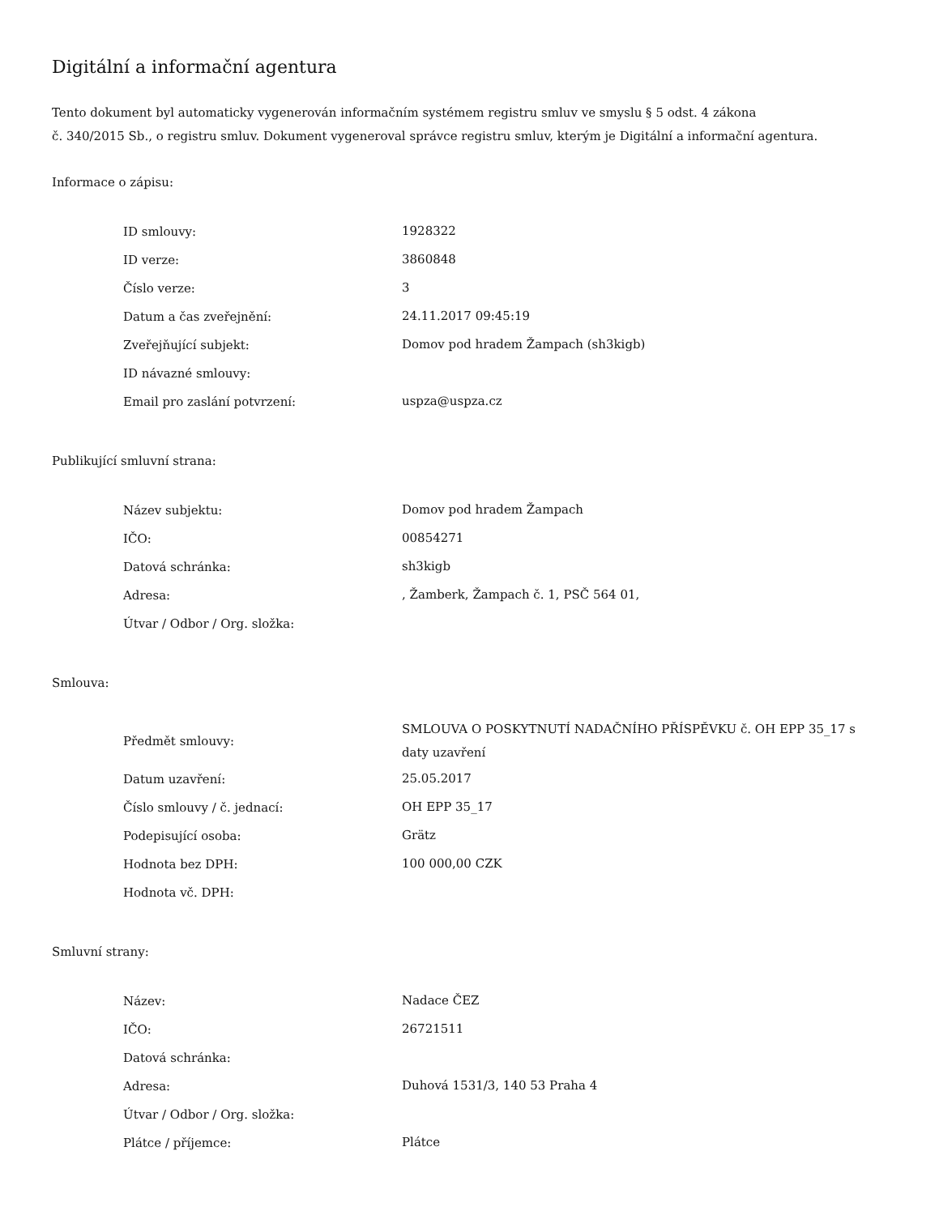Digitální a informační agentura
Tento dokument byl automaticky vygenerován informačním systémem registru smluv ve smyslu § 5 odst. 4 zákona
č. 340/2015 Sb., o registru smluv. Dokument vygeneroval správce registru smluv, kterým je Digitální a informační agentura.
Informace o zápisu:
| ID smlouvy: | 1928322 |
| ID verze: | 3860848 |
| Číslo verze: | 3 |
| Datum a čas zveřejnění: | 24.11.2017 09:45:19 |
| Zveřejňující subjekt: | Domov pod hradem Žampach (sh3kigb) |
| ID návazné smlouvy: | |
| Email pro zaslání potvrzení: | uspza@uspza.cz |
Publikující smluvní strana:
| Název subjektu: | Domov pod hradem Žampach |
| IČO: | 00854271 |
| Datová schránka: | sh3kigb |
| Adresa: | , Žamberk, Žampach č. 1, PSČ 564 01, |
| Útvar / Odbor / Org. složka: | |
Smlouva:
| Předmět smlouvy: | SMLOUVA O POSKYTNUTÍ NADAČNÍHO PŘÍSPĚVKU č. OH EPP 35_17 s daty uzavření |
| Datum uzavření: | 25.05.2017 |
| Číslo smlouvy / č. jednací: | OH EPP 35_17 |
| Podepisující osoba: | Grätz |
| Hodnota bez DPH: | 100 000,00 CZK |
| Hodnota vč. DPH: | |
Smluvní strany:
| Název: | Nadace ČEZ |
| IČO: | 26721511 |
| Datová schránka: | |
| Adresa: | Duhová 1531/3, 140 53 Praha 4 |
| Útvar / Odbor / Org. složka: | |
| Plátce / příjemce: | Plátce |